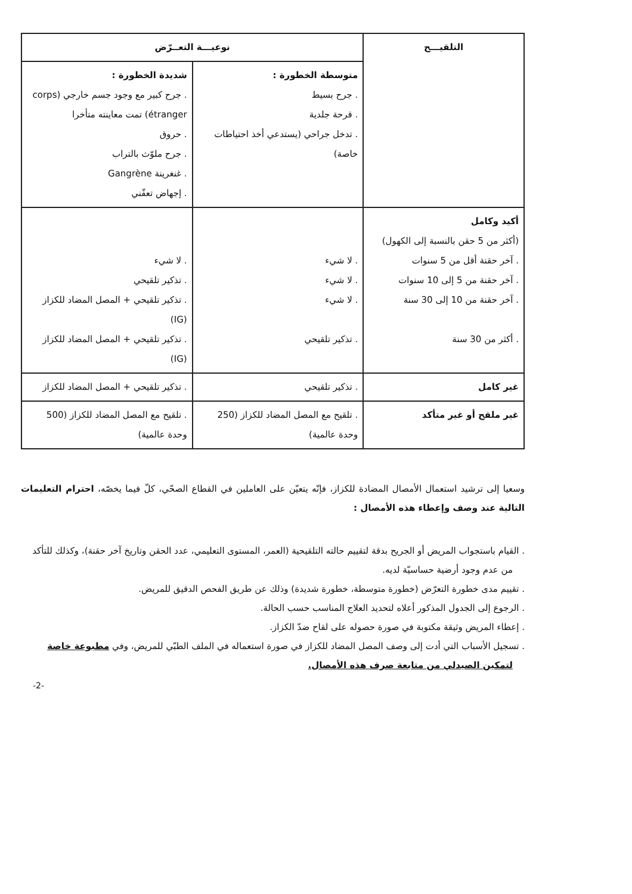| التلقيـــح | نوعيـــة التعــرّض | |
| --- | --- | --- |
| | متوسطة الخطورة : . جرح بسيط . قرحة جلدية . تدخل جراحي (يستدعي أخذ احتياطات خاصة) | شديدة الخطورة : . جرح كبير مع وجود جسم خارجي (corps étranger) تمت معاينته متأخرا . حروق . جرح ملوّث بالتراب . غنغرينة Gangrène . إجهاض تعفّني |
| أكيد وكامل (أكثر من 5 حقن بالنسبة إلى الكهول) . آخر حقنة أقل من 5 سنوات . آخر حقنة من 5 إلى 10 سنوات . آخر حقنة من 10 إلى 30 سنة . أكثر من 30 سنة | . لا شيء . لا شيء . لا شيء . تذكير تلقيحي | . لا شيء . تذكير تلقيحي . تذكير تلقيحي + المصل المضاد للكزاز (IG) . تذكير تلقيحي + المصل المضاد للكزاز (IG) |
| غير كامل | . تذكير تلقيحي | . تذكير تلقيحي + المصل المضاد للكزاز |
| غير ملقح أو غير متأكد | . تلقيح مع المصل المضاد للكزاز (250 وحدة عالمية) | . تلقيح مع المصل المضاد للكزاز (500 وحدة عالمية) |
وسعيا إلى ترشيد استعمال الأمصال المضادة للكزاز، فإنّه يتعيّن على العاملين في القطاع الصحّي، كلّ فيما يخصّه، احترام التعليمات التالية عند وصف وإعطاء هذه الأمصال :
. القيام باستجواب المريض أو الجريح بدقة لتقييم حالته التلقيحية (العمر، المستوى التعليمي، عدد الحقن وتاريخ آخر حقنة)، وكذلك للتأكد من عدم وجود أرضية حساسيّة لديه.
. تقييم مدى خطورة التعرّض (خطورة متوسطة، خطورة شديدة) وذلك عن طريق الفحص الدقيق للمريض.
. الرجوع إلى الجدول المذكور أعلاه لتحديد العلاج المناسب حسب الحالة.
. إعطاء المريض وثيقة مكتوبة في صورة حصوله على لقاح ضدّ الكزاز.
. تسجيل الأسباب التي أدت إلى وصف المصل المضاد للكزاز في صورة استعماله في الملف الطبّي للمريض، وفي مطبوعة خاصة لتمكين الصيدلي من متابعة صرف هذه الأمصال.
-2-